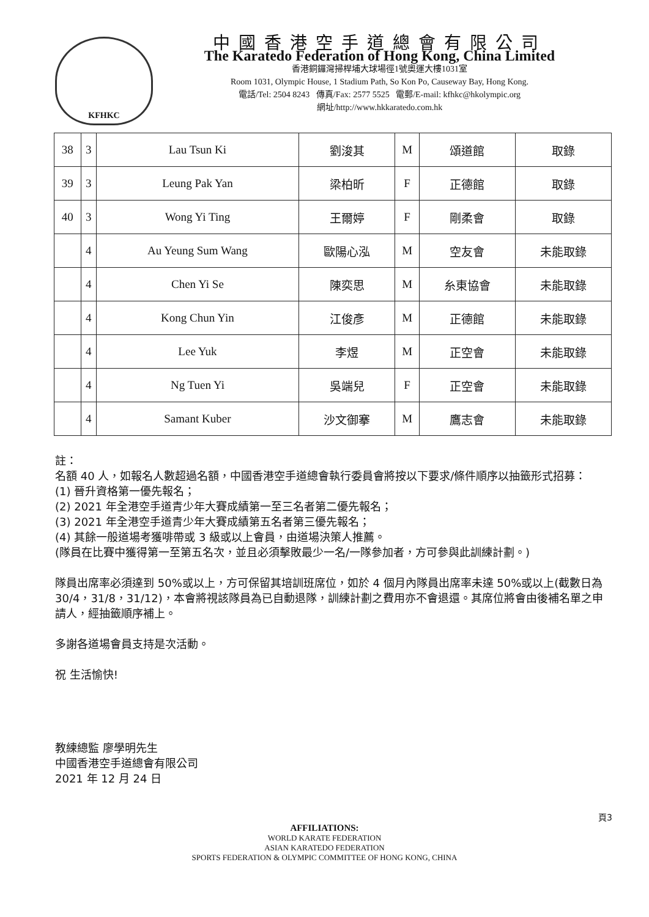KFHKC
中國香港空手道總會有限公司
The Karatedo Federation of Hong Kong, China Limited
香港銅鑼灣掃桿埔大球場徑1號奧運大樓1031室
Room 1031, Olympic House, 1 Stadium Path, So Kon Po, Causeway Bay, Hong Kong.
電話/Tel: 2504 8243 傳真/Fax: 2577 5525 電郵/E-mail: kfhkc@hkolympic.org
網址/http://www.hkkaratedo.com.hk
| 38 | 3 | Lau Tsun Ki | 劉浚其 | M | 頌道館 | 取錄 |
| 39 | 3 | Leung Pak Yan | 梁柏昕 | F | 正德館 | 取錄 |
| 40 | 3 | Wong Yi Ting | 王爾婷 | F | 剛柔會 | 取錄 |
| | 4 | Au Yeung Sum Wang | 歐陽心泓 | M | 空友會 | 未能取錄 |
| | 4 | Chen Yi Se | 陳奕思 | M | 糸東協會 | 未能取錄 |
| | 4 | Kong Chun Yin | 江俊彥 | M | 正德館 | 未能取錄 |
| | 4 | Lee Yuk | 李煜 | M | 正空會 | 未能取錄 |
| | 4 | Ng Tuen Yi | 吳端兒 | F | 正空會 | 未能取錄 |
| | 4 | Samant Kuber | 沙文御搴 | M | 鷹志會 | 未能取錄 |
註：
名額 40 人，如報名人數超過名額，中國香港空手道總會執行委員會將按以下要求/條件順序以抽籤形式招募：
(1) 晉升資格第一優先報名；
(2) 2021 年全港空手道青少年大賽成績第一至三名者第二優先報名；
(3) 2021 年全港空手道青少年大賽成績第五名者第三優先報名；
(4) 其餘一般道場考獲啡帶或 3 級或以上會員，由道場決策人推薦。
(隊員在比賽中獲得第一至第五名次，並且必須擊敗最少一名/一隊參加者，方可參與此訓練計劃。)
隊員出席率必須達到 50%或以上，方可保留其培訓班席位，如於 4 個月內隊員出席率未達 50%或以上(截數日為 30/4，31/8，31/12)，本會將視該隊員為已自動退隊，訓練計劃之費用亦不會退還。其席位將會由後補名單之申請人，經抽籤順序補上。
多謝各道場會員支持是次活動。
祝 生活愉快!
教練總監 廖學明先生
中國香港空手道總會有限公司
2021 年 12 月 24 日
頁3
AFFILIATIONS:
WORLD KARATE FEDERATION
ASIAN KARATEDO FEDERATION
SPORTS FEDERATION & OLYMPIC COMMITTEE OF HONG KONG, CHINA